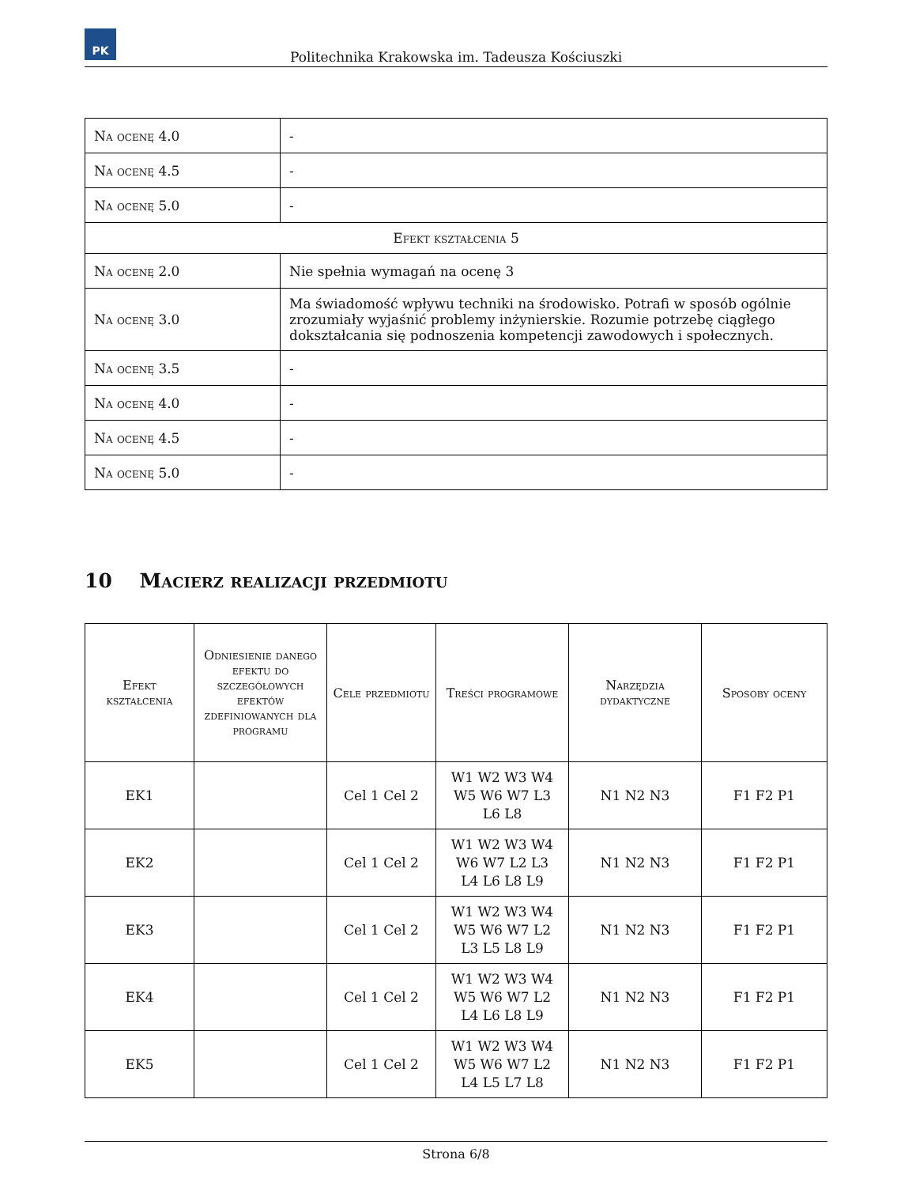PK
Politechnika Krakowska im. Tadeusza Kościuszki
| Na ocenę 4.0 | - |
| Na ocenę 4.5 | - |
| Na ocenę 5.0 | - |
| Efekt kształcenia 5 | |
| Na ocenę 2.0 | Nie spełnia wymagań na ocenę 3 |
| Na ocenę 3.0 | Ma świadomość wpływu techniki na środowisko. Potrafi w sposób ogólnie zrozumiały wyjaśnić problemy inżynierskie. Rozumie potrzebę ciągłego dokształcania się podnoszenia kompetencji zawodowych i społecznych. |
| Na ocenę 3.5 | - |
| Na ocenę 4.0 | - |
| Na ocenę 4.5 | - |
| Na ocenę 5.0 | - |
10 Macierz realizacji przedmiotu
| Efekt kształcenia | Odniesienie danego efektu do szczegółowych efektów zdefiniowanych dla programu | Cele przedmiotu | Treści programowe | Narzędzia dydaktyczne | Sposoby oceny |
| --- | --- | --- | --- | --- | --- |
| EK1 | | Cel 1 Cel 2 | W1 W2 W3 W4 W5 W6 W7 L3 L6 L8 | N1 N2 N3 | F1 F2 P1 |
| EK2 | | Cel 1 Cel 2 | W1 W2 W3 W4 W6 W7 L2 L3 L4 L6 L8 L9 | N1 N2 N3 | F1 F2 P1 |
| EK3 | | Cel 1 Cel 2 | W1 W2 W3 W4 W5 W6 W7 L2 L3 L5 L8 L9 | N1 N2 N3 | F1 F2 P1 |
| EK4 | | Cel 1 Cel 2 | W1 W2 W3 W4 W5 W6 W7 L2 L4 L6 L8 L9 | N1 N2 N3 | F1 F2 P1 |
| EK5 | | Cel 1 Cel 2 | W1 W2 W3 W4 W5 W6 W7 L2 L4 L5 L7 L8 | N1 N2 N3 | F1 F2 P1 |
Strona 6/8